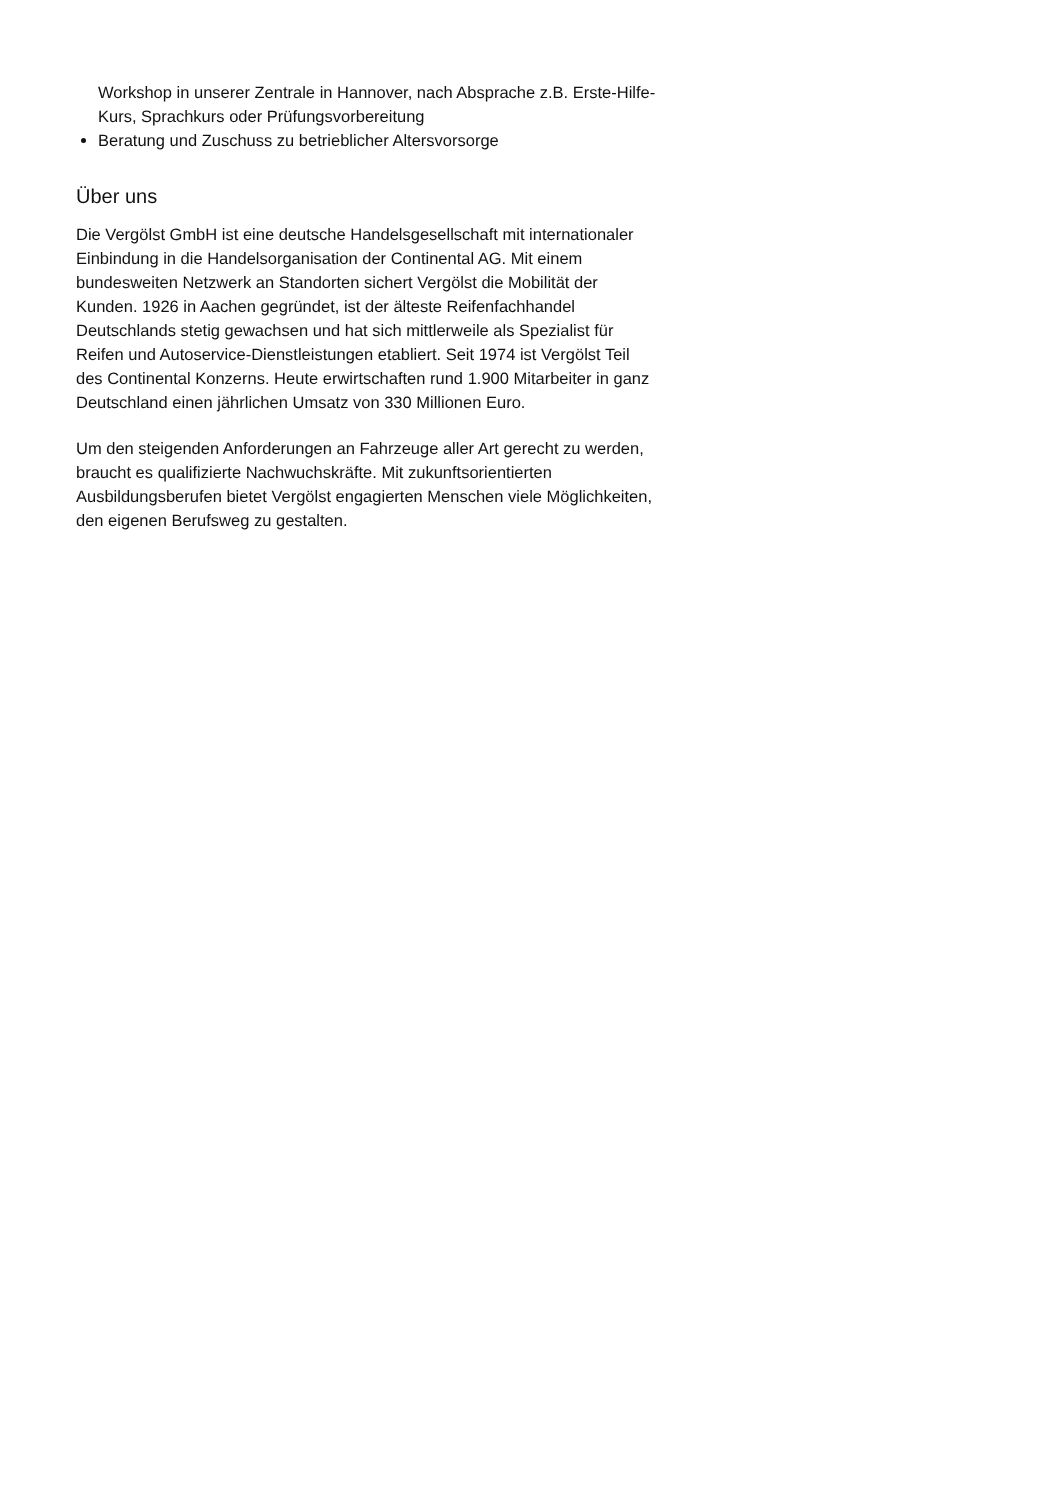Workshop in unserer Zentrale in Hannover, nach Absprache z.B. Erste-Hilfe-Kurs, Sprachkurs oder Prüfungsvorbereitung
Beratung und Zuschuss zu betrieblicher Altersvorsorge
Über uns
Die Vergölst GmbH ist eine deutsche Handelsgesellschaft mit internationaler Einbindung in die Handelsorganisation der Continental AG. Mit einem bundesweiten Netzwerk an Standorten sichert Vergölst die Mobilität der Kunden. 1926 in Aachen gegründet, ist der älteste Reifenfachhandel Deutschlands stetig gewachsen und hat sich mittlerweile als Spezialist für Reifen und Autoservice-Dienstleistungen etabliert. Seit 1974 ist Vergölst Teil des Continental Konzerns. Heute erwirtschaften rund 1.900 Mitarbeiter in ganz Deutschland einen jährlichen Umsatz von 330 Millionen Euro.
Um den steigenden Anforderungen an Fahrzeuge aller Art gerecht zu werden, braucht es qualifizierte Nachwuchskräfte. Mit zukunftsorientierten Ausbildungsberufen bietet Vergölst engagierten Menschen viele Möglichkeiten, den eigenen Berufsweg zu gestalten.